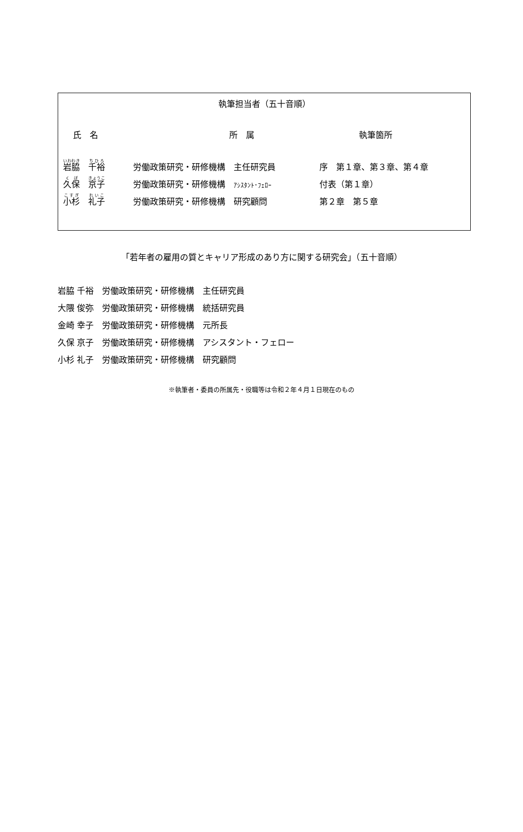執筆担当者（五十音順）
| 氏 名 | 所 属 | 執筆箇所 |
| --- | --- | --- |
| 岩脇 千裕 | 労働政策研究・研修機構 主任研究員 | 序 第１章、第３章、第４章 |
| 久保 京子 | 労働政策研究・研修機構 ｱｼｽﾀﾝﾄ･ﾌｪﾛｰ | 付表（第１章） |
| 小杉 礼子 | 労働政策研究・研修機構 研究顧問 | 第２章 第５章 |
「若年者の雇用の質とキャリア形成のあり方に関する研究会」（五十音順）
岩脇 千裕　労働政策研究・研修機構　主任研究員
大隈 俊弥　労働政策研究・研修機構　統括研究員
金崎 幸子　労働政策研究・研修機構　元所長
久保 京子　労働政策研究・研修機構　アシスタント・フェロー
小杉 礼子　労働政策研究・研修機構　研究顧問
※執筆者・委員の所属先・役職等は令和２年４月１日現在のもの